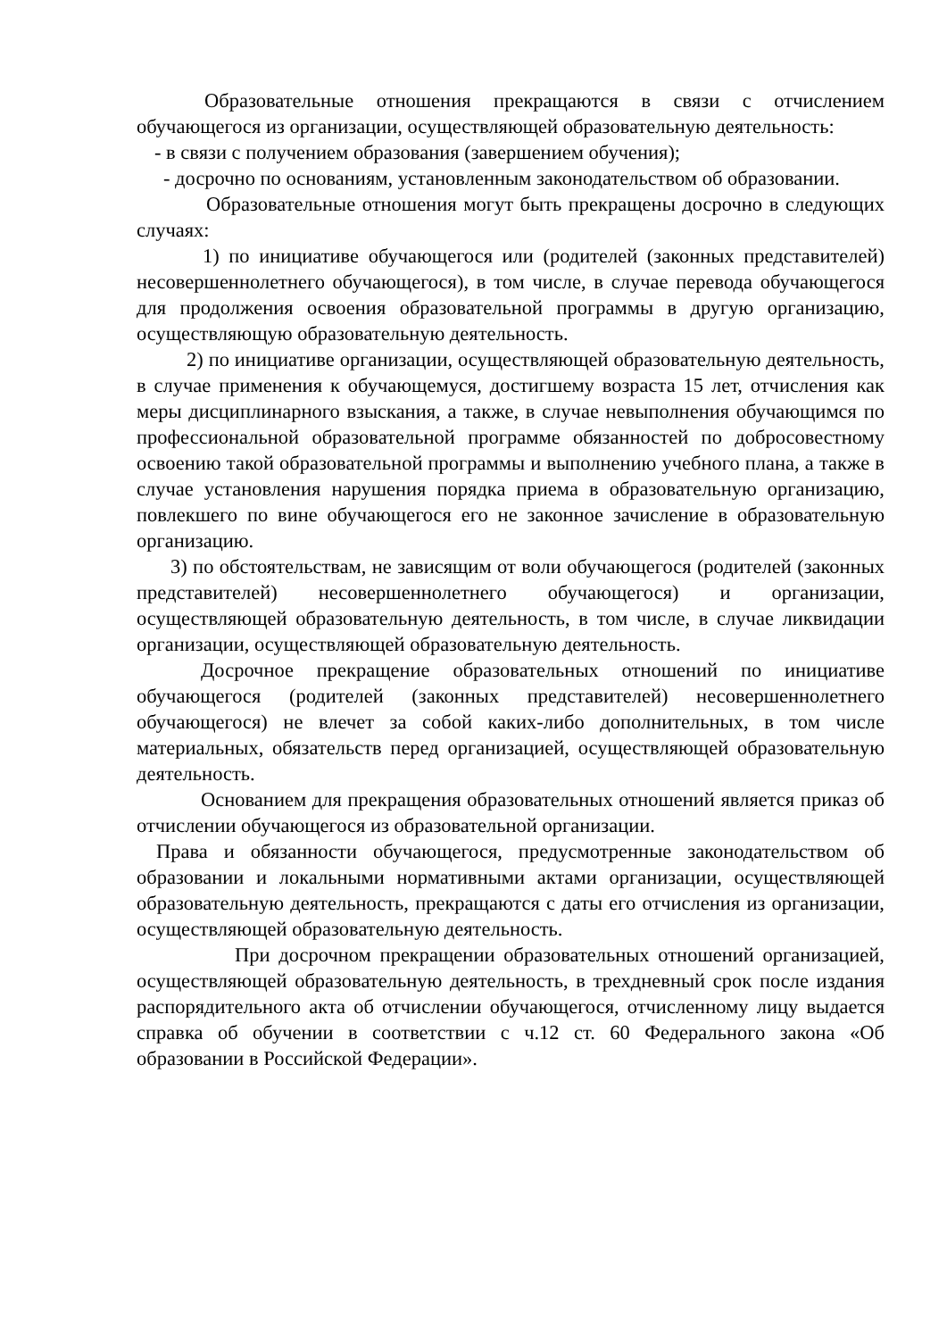Образовательные отношения прекращаются в связи с отчислением обучающегося из организации, осуществляющей образовательную деятельность:
- в связи с получением образования (завершением обучения);
- досрочно по основаниям, установленным законодательством об образовании.
Образовательные отношения могут быть прекращены досрочно в следующих случаях:
1) по инициативе обучающегося или (родителей (законных представителей) несовершеннолетнего обучающегося), в том числе, в случае перевода обучающегося для продолжения освоения образовательной программы в другую организацию, осуществляющую образовательную деятельность.
2) по инициативе организации, осуществляющей образовательную деятельность, в случае применения к обучающемуся, достигшему возраста 15 лет, отчисления как меры дисциплинарного взыскания, а также, в случае невыполнения обучающимся по профессиональной образовательной программе обязанностей по добросовестному освоению такой образовательной программы и выполнению учебного плана, а также в случае установления нарушения порядка приема в образовательную организацию, повлекшего по вине обучающегося его не законное зачисление в образовательную организацию.
3) по обстоятельствам, не зависящим от воли обучающегося (родителей (законных представителей) несовершеннолетнего обучающегося) и организации, осуществляющей образовательную деятельность, в том числе, в случае ликвидации организации, осуществляющей образовательную деятельность.
Досрочное прекращение образовательных отношений по инициативе обучающегося (родителей (законных представителей) несовершеннолетнего обучающегося) не влечет за собой каких-либо дополнительных, в том числе материальных, обязательств перед организацией, осуществляющей образовательную деятельность.
Основанием для прекращения образовательных отношений является приказ об отчислении обучающегося из образовательной организации.
Права и обязанности обучающегося, предусмотренные законодательством об образовании и локальными нормативными актами организации, осуществляющей образовательную деятельность, прекращаются с даты его отчисления из организации, осуществляющей образовательную деятельность.
При досрочном прекращении образовательных отношений организацией, осуществляющей образовательную деятельность, в трехдневный срок после издания распорядительного акта об отчислении обучающегося, отчисленному лицу выдается справка об обучении в соответствии с ч.12 ст. 60 Федерального закона «Об образовании в Российской Федерации».